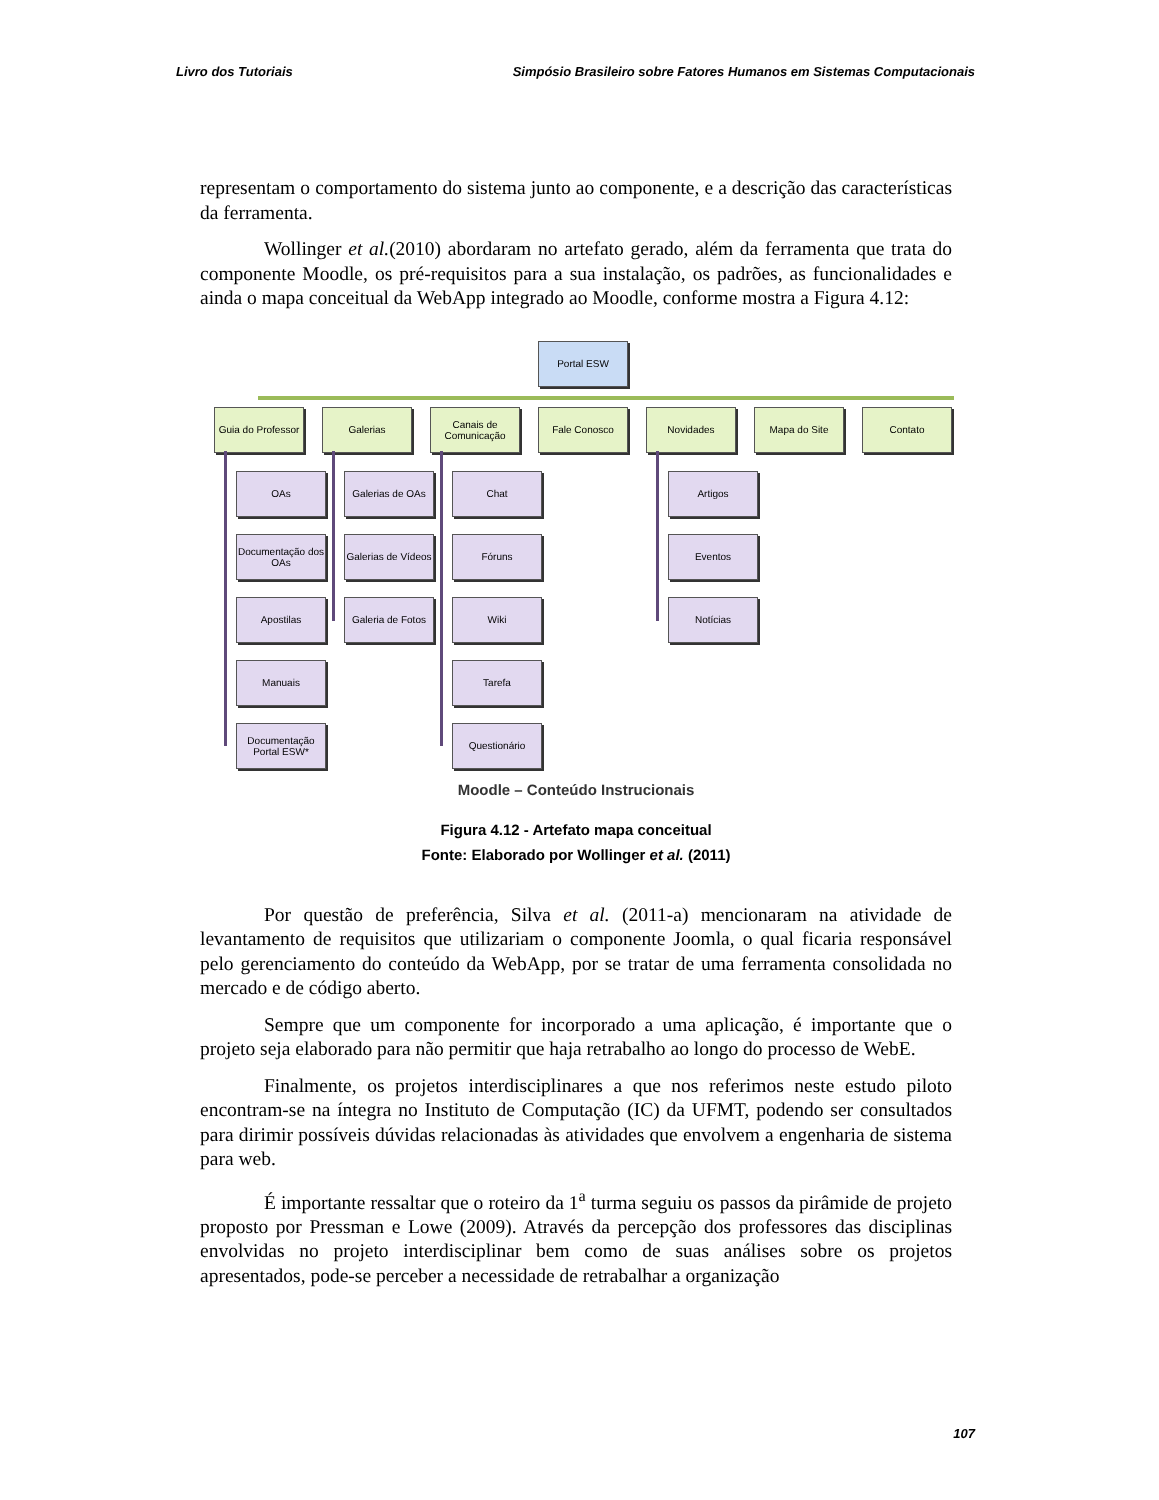Livro dos Tutoriais Simpósio Brasileiro sobre Fatores Humanos em Sistemas Computacionais
representam o comportamento do sistema junto ao componente, e a descrição das características da ferramenta.
Wollinger et al.(2010) abordaram no artefato gerado, além da ferramenta que trata do componente Moodle, os pré-requisitos para a sua instalação, os padrões, as funcionalidades e ainda o mapa conceitual da WebApp integrado ao Moodle, conforme mostra a Figura 4.12:
Portal ESW
Guia do Professor
Galerias
Canais de Comunicação
Fale Conosco Novidades Mapa do Site Contato
OAs
Documentação dos OAs
Apostilas
Manuais
Documentação Portal ESW*
Galerias de OAs
Galerias de Vídeos
Galeria de Fotos
Chat
Fóruns
Wiki
Tarefa
Questionário
Artigos
Eventos
Notícias
Moodle – Conteúdo Instrucionais
Figura 4.12 - Artefato mapa conceitual
Fonte: Elaborado por Wollinger et al. (2011)
Por questão de preferência, Silva et al. (2011-a) mencionaram na atividade de levantamento de requisitos que utilizariam o componente Joomla, o qual ficaria responsável pelo gerenciamento do conteúdo da WebApp, por se tratar de uma ferramenta consolidada no mercado e de código aberto.
Sempre que um componente for incorporado a uma aplicação, é importante que o projeto seja elaborado para não permitir que haja retrabalho ao longo do processo de WebE.
Finalmente, os projetos interdisciplinares a que nos referimos neste estudo piloto encontram-se na íntegra no Instituto de Computação (IC) da UFMT, podendo ser consultados para dirimir possíveis dúvidas relacionadas às atividades que envolvem a engenharia de sistema para web.
É importante ressaltar que o roteiro da 1<sup>a</sup> turma seguiu os passos da pirâmide de projeto proposto por Pressman e Lowe (2009). Através da percepção dos professores das disciplinas envolvidas no projeto interdisciplinar bem como de suas análises sobre os projetos apresentados, pode-se perceber a necessidade de retrabalhar a organização
107